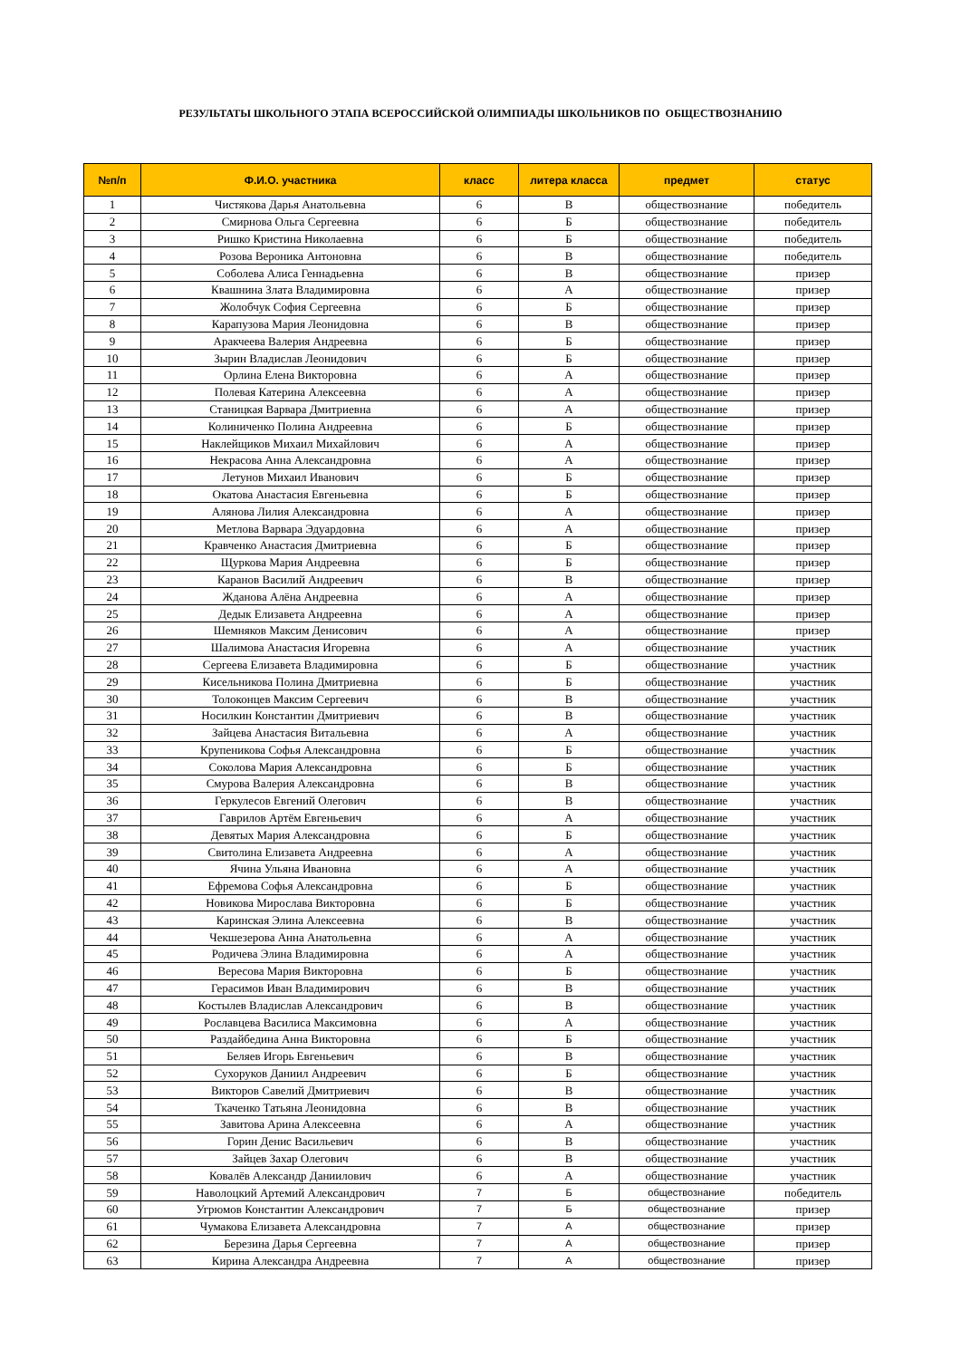РЕЗУЛЬТАТЫ ШКОЛЬНОГО ЭТАПА ВСЕРОССИЙСКОЙ ОЛИМПИАДЫ ШКОЛЬНИКОВ ПО ОБЩЕСТВОЗНАНИЮ
| №п/п | Ф.И.О. участника | класс | литера класса | предмет | статус |
| --- | --- | --- | --- | --- | --- |
| 1 | Чистякова Дарья Анатольевна | 6 | В | обществознание | победитель |
| 2 | Смирнова Ольга Сергеевна | 6 | Б | обществознание | победитель |
| 3 | Ришко Кристина Николаевна | 6 | Б | обществознание | победитель |
| 4 | Розова Вероника Антоновна | 6 | В | обществознание | победитель |
| 5 | Соболева Алиса Геннадьевна | 6 | В | обществознание | призер |
| 6 | Квашнина Злата Владимировна | 6 | А | обществознание | призер |
| 7 | Жолобчук София Сергеевна | 6 | Б | обществознание | призер |
| 8 | Карапузова Мария Леонидовна | 6 | В | обществознание | призер |
| 9 | Аракчеева Валерия Андреевна | 6 | Б | обществознание | призер |
| 10 | Зырин Владислав Леонидович | 6 | Б | обществознание | призер |
| 11 | Орлина Елена Викторовна | 6 | А | обществознание | призер |
| 12 | Полевая Катерина Алексеевна | 6 | А | обществознание | призер |
| 13 | Станицкая Варвара Дмитриевна | 6 | А | обществознание | призер |
| 14 | Колиниченко Полина Андреевна | 6 | Б | обществознание | призер |
| 15 | Наклейщиков Михаил Михайлович | 6 | А | обществознание | призер |
| 16 | Некрасова Анна Александровна | 6 | А | обществознание | призер |
| 17 | Летунов Михаил Иванович | 6 | Б | обществознание | призер |
| 18 | Окатова Анастасия Евгеньевна | 6 | Б | обществознание | призер |
| 19 | Алянова Лилия Александровна | 6 | А | обществознание | призер |
| 20 | Метлова Варвара Эдуардовна | 6 | А | обществознание | призер |
| 21 | Кравченко Анастасия Дмитриевна | 6 | Б | обществознание | призер |
| 22 | Щуркова Мария Андреевна | 6 | Б | обществознание | призер |
| 23 | Каранов Василий Андреевич | 6 | В | обществознание | призер |
| 24 | Жданова Алёна Андреевна | 6 | А | обществознание | призер |
| 25 | Дедык Елизавета Андреевна | 6 | А | обществознание | призер |
| 26 | Шемняков Максим Денисович | 6 | А | обществознание | призер |
| 27 | Шалимова Анастасия Игоревна | 6 | А | обществознание | участник |
| 28 | Сергеева Елизавета Владимировна | 6 | Б | обществознание | участник |
| 29 | Кисельникова Полина Дмитриевна | 6 | Б | обществознание | участник |
| 30 | Толоконцев Максим Сергеевич | 6 | В | обществознание | участник |
| 31 | Носилкин Константин Дмитриевич | 6 | В | обществознание | участник |
| 32 | Зайцева Анастасия Витальевна | 6 | А | обществознание | участник |
| 33 | Крупеникова Софья Александровна | 6 | Б | обществознание | участник |
| 34 | Соколова Мария Александровна | 6 | Б | обществознание | участник |
| 35 | Смурова Валерия Александровна | 6 | В | обществознание | участник |
| 36 | Геркулесов Евгений Олегович | 6 | В | обществознание | участник |
| 37 | Гаврилов Артём Евгеньевич | 6 | А | обществознание | участник |
| 38 | Девятых Мария Александровна | 6 | Б | обществознание | участник |
| 39 | Свитолина Елизавета Андреевна | 6 | А | обществознание | участник |
| 40 | Ячина Ульяна Ивановна | 6 | А | обществознание | участник |
| 41 | Ефремова Софья Александровна | 6 | Б | обществознание | участник |
| 42 | Новикова Мирослава Викторовна | 6 | Б | обществознание | участник |
| 43 | Каринская Элина Алексеевна | 6 | В | обществознание | участник |
| 44 | Чекшезерова Анна Анатольевна | 6 | А | обществознание | участник |
| 45 | Родичева Элина Владимировна | 6 | А | обществознание | участник |
| 46 | Вересова Мария Викторовна | 6 | Б | обществознание | участник |
| 47 | Герасимов Иван Владимирович | 6 | В | обществознание | участник |
| 48 | Костылев Владислав Александрович | 6 | В | обществознание | участник |
| 49 | Рославцева Василиса Максимовна | 6 | А | обществознание | участник |
| 50 | Раздайбедина Анна Викторовна | 6 | Б | обществознание | участник |
| 51 | Беляев Игорь Евгеньевич | 6 | В | обществознание | участник |
| 52 | Сухоруков Даниил Андреевич | 6 | Б | обществознание | участник |
| 53 | Викторов Савелий Дмитриевич | 6 | В | обществознание | участник |
| 54 | Ткаченко Татьяна Леонидовна | 6 | В | обществознание | участник |
| 55 | Завитова Арина Алексеевна | 6 | А | обществознание | участник |
| 56 | Горин Денис Васильевич | 6 | В | обществознание | участник |
| 57 | Зайцев Захар Олегович | 6 | В | обществознание | участник |
| 58 | Ковалёв Александр Даниилович | 6 | А | обществознание | участник |
| 59 | Наволоцкий Артемий Александрович | 7 | Б | обществознание | победитель |
| 60 | Угрюмов Константин Александрович | 7 | Б | обществознание | призер |
| 61 | Чумакова Елизавета Александровна | 7 | А | обществознание | призер |
| 62 | Березина Дарья Сергеевна | 7 | А | обществознание | призер |
| 63 | Кирина Александра Андреевна | 7 | А | обществознание | призер |